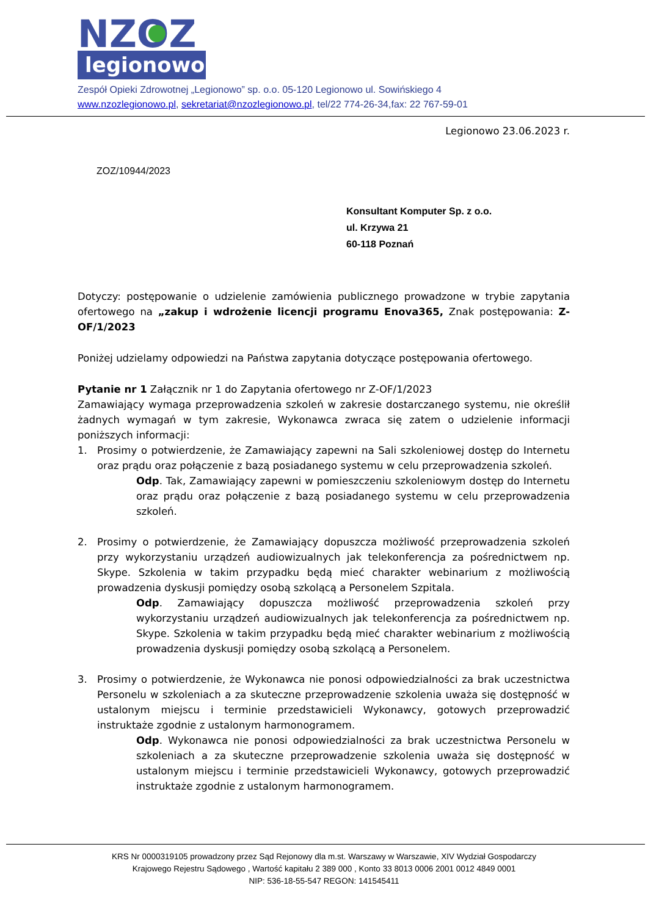NZOZ
legionowo
Zespół Opieki Zdrowotnej „Legionowo” sp. o.o. 05-120 Legionowo ul. Sowińskiego 4
www.nzozlegionowo.pl, sekretariat@nzozlegionowo.pl, tel/22 774-26-34,fax: 22 767-59-01
Legionowo 23.06.2023 r.
ZOZ/10944/2023
Konsultant Komputer Sp. z o.o.
ul. Krzywa 21
60-118 Poznań
Dotyczy: postępowanie o udzielenie zamówienia publicznego prowadzone w trybie zapytania ofertowego na „zakup i wdrożenie licencji programu Enova365, Znak postępowania: Z-OF/1/2023
Poniżej udzielamy odpowiedzi na Państwa zapytania dotyczące postępowania ofertowego.
Pytanie nr 1 Załącznik nr 1 do Zapytania ofertowego nr Z-OF/1/2023
Zamawiający wymaga przeprowadzenia szkoleń w zakresie dostarczanego systemu, nie określił żadnych wymagań w tym zakresie, Wykonawca zwraca się zatem o udzielenie informacji poniższych informacji:
1. Prosimy o potwierdzenie, że Zamawiający zapewni na Sali szkoleniowej dostęp do Internetu oraz prądu oraz połączenie z bazą posiadanego systemu w celu przeprowadzenia szkoleń.
Odp. Tak, Zamawiający zapewni w pomieszczeniu szkoleniowym dostęp do Internetu oraz prądu oraz połączenie z bazą posiadanego systemu w celu przeprowadzenia szkoleń.
2. Prosimy o potwierdzenie, że Zamawiający dopuszcza możliwość przeprowadzenia szkoleń przy wykorzystaniu urządzeń audiowizualnych jak telekonferencja za pośrednictwem np. Skype. Szkolenia w takim przypadku będą mieć charakter webinarium z możliwością prowadzenia dyskusji pomiędzy osobą szkolącą a Personelem Szpitala.
Odp. Zamawiający dopuszcza możliwość przeprowadzenia szkoleń przy wykorzystaniu urządzeń audiowizualnych jak telekonferencja za pośrednictwem np. Skype. Szkolenia w takim przypadku będą mieć charakter webinarium z możliwością prowadzenia dyskusji pomiędzy osobą szkolącą a Personelem.
3. Prosimy o potwierdzenie, że Wykonawca nie ponosi odpowiedzialności za brak uczestnictwa Personelu w szkoleniach a za skuteczne przeprowadzenie szkolenia uważa się dostępność w ustalonym miejscu i terminie przedstawicieli Wykonawcy, gotowych przeprowadzić instruktaże zgodnie z ustalonym harmonogramem.
Odp. Wykonawca nie ponosi odpowiedzialności za brak uczestnictwa Personelu w szkoleniach a za skuteczne przeprowadzenie szkolenia uważa się dostępność w ustalonym miejscu i terminie przedstawicieli Wykonawcy, gotowych przeprowadzić instruktaże zgodnie z ustalonym harmonogramem.
KRS Nr 0000319105 prowadzony przez Sąd Rejonowy dla m.st. Warszawy w Warszawie, XIV Wydział Gospodarczy
Krajowego Rejestru Sądowego , Wartość kapitału 2 389 000 , Konto 33 8013 0006 2001 0012 4849 0001
NIP: 536-18-55-547 REGON: 141545411